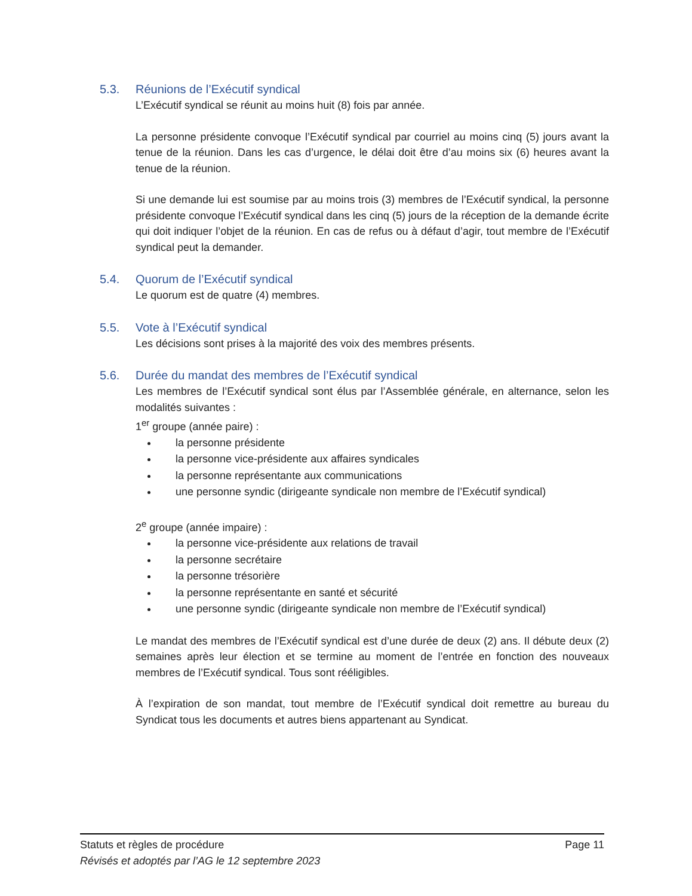5.3. Réunions de l’Exécutif syndical
L’Exécutif syndical se réunit au moins huit (8) fois par année.
La personne présidente convoque l’Exécutif syndical par courriel au moins cinq (5) jours avant la tenue de la réunion. Dans les cas d’urgence, le délai doit être d’au moins six (6) heures avant la tenue de la réunion.
Si une demande lui est soumise par au moins trois (3) membres de l’Exécutif syndical, la personne présidente convoque l’Exécutif syndical dans les cinq (5) jours de la réception de la demande écrite qui doit indiquer l’objet de la réunion. En cas de refus ou à défaut d’agir, tout membre de l’Exécutif syndical peut la demander.
5.4. Quorum de l’Exécutif syndical
Le quorum est de quatre (4) membres.
5.5. Vote à l’Exécutif syndical
Les décisions sont prises à la majorité des voix des membres présents.
5.6. Durée du mandat des membres de l’Exécutif syndical
Les membres de l’Exécutif syndical sont élus par l’Assemblée générale, en alternance, selon les modalités suivantes :
1<sup>er</sup> groupe (année paire) :
la personne présidente
la personne vice-présidente aux affaires syndicales
la personne représentante aux communications
une personne syndic (dirigeante syndicale non membre de l’Exécutif syndical)
2<sup>e</sup> groupe (année impaire) :
la personne vice-présidente aux relations de travail
la personne secrétaire
la personne trésorière
la personne représentante en santé et sécurité
une personne syndic (dirigeante syndicale non membre de l’Exécutif syndical)
Le mandat des membres de l’Exécutif syndical est d’une durée de deux (2) ans. Il débute deux (2) semaines après leur élection et se termine au moment de l’entrée en fonction des nouveaux membres de l’Exécutif syndical. Tous sont rééligibles.
À l’expiration de son mandat, tout membre de l’Exécutif syndical doit remettre au bureau du Syndicat tous les documents et autres biens appartenant au Syndicat.
Statuts et règles de procédure Page 11
Révisés et adoptés par l’AG le 12 septembre 2023